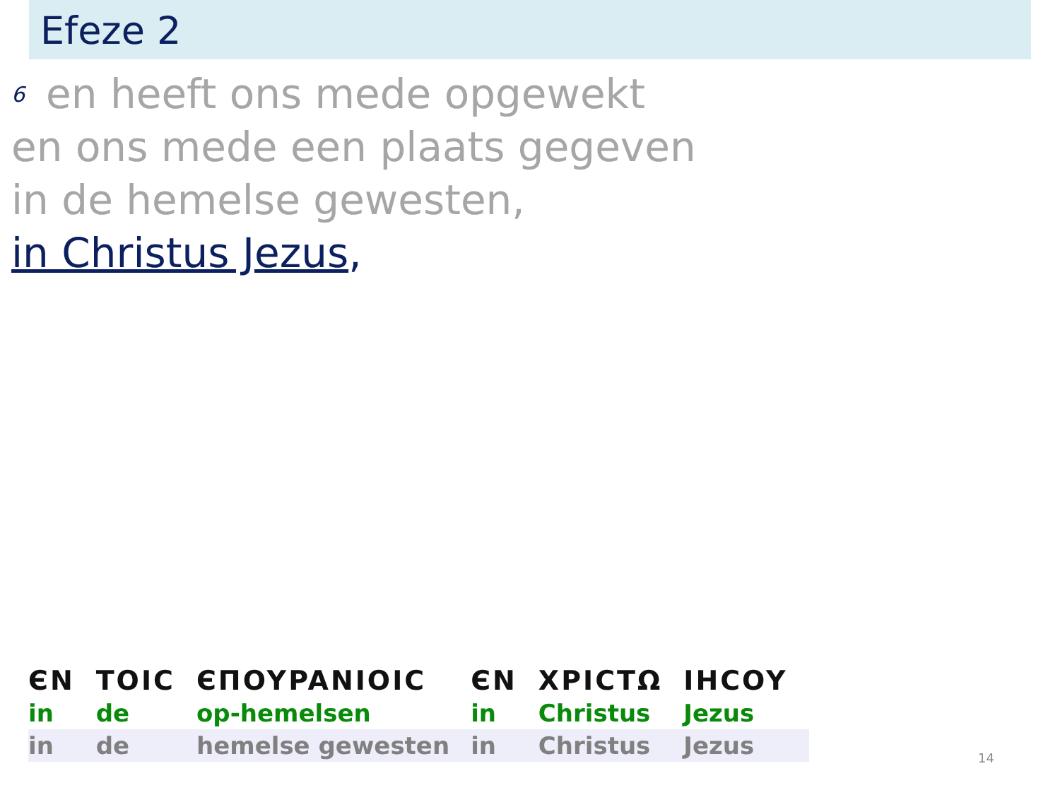Efeze 2
<sup>6</sup> en heeft ons mede opgewekt
en ons mede een plaats gegeven
in de hemelse gewesten,
in Christus Jezus,
| ЄN | TOIC | ЄΠOYPANIOIC | ЄN | XPICTΩ | IHCOY |
| in | de | op-hemelsen | in | Christus | Jezus |
| in | de | hemelse gewesten | in | Christus | Jezus |
14